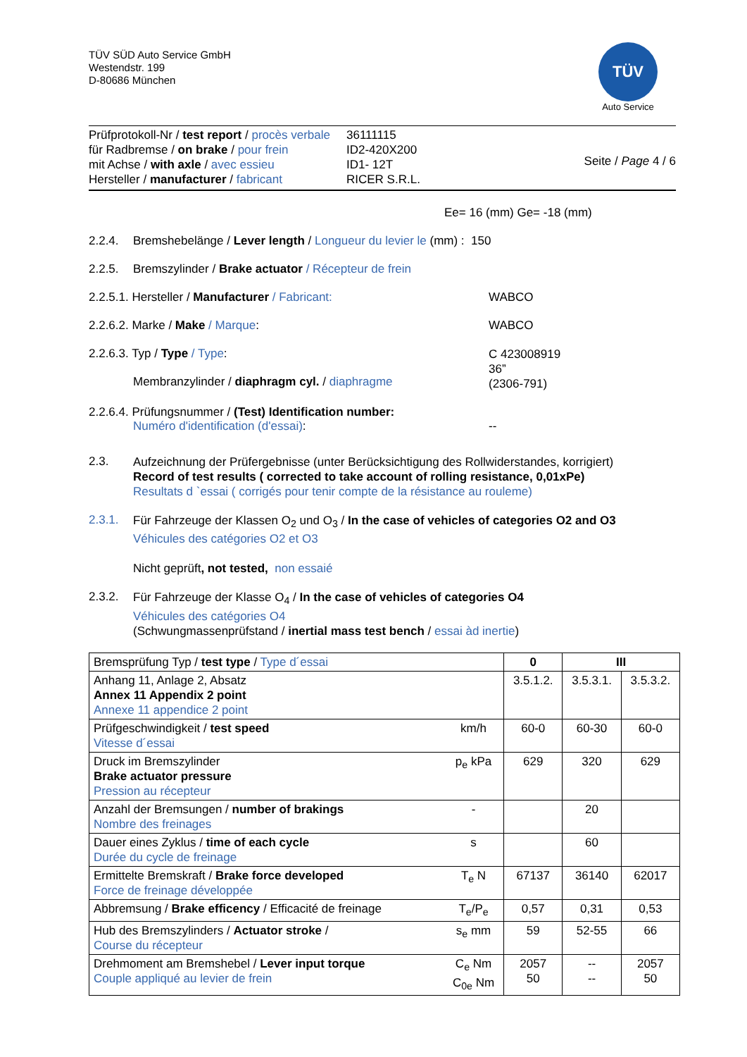TÜV SÜD Auto Service GmbH
Westendstr. 199
D-80686 München
TÜV
Auto Service
Prüfprotokoll-Nr / test report / procès verbale
für Radbremse / on brake / pour frein
mit Achse / with axle / avec essieu
Hersteller / manufacturer / fabricant
36111115
ID2-420X200
ID1- 12T
RICER S.R.L.
Seite / Page 4 / 6
Ee= 16 (mm) Ge= -18 (mm)
2.2.4. Bremshebelänge / Lever length / Longueur du levier le (mm) : 150
2.2.5. Bremszylinder / Brake actuator / Récepteur de frein
2.2.5.1. Hersteller / Manufacturer / Fabricant: WABCO
2.2.6.2. Marke / Make / Marque: WABCO
2.2.6.3. Typ / Type / Type:
Membranzylinder / diaphragm cyl. / diaphragme C 423008919
36”
(2306-791)
2.2.6.4. Prüfungsnummer / (Test) Identification number:
Numéro d'identification (d'essai):
--
2.3. Aufzeichnung der Prüfergebnisse (unter Berücksichtigung des Rollwiderstandes, korrigiert)
Record of test results ( corrected to take account of rolling resistance, 0,01xPe)
Resultats d `essai ( corrigés pour tenir compte de la résistance au rouleme)
2.3.1. Für Fahrzeuge der Klassen O<sub>2</sub> und O<sub>3</sub> / In the case of vehicles of categories O2 and O3
Véhicules des catégories O2 et O3
Nicht geprüft, not tested, non essaié
2.3.2. Für Fahrzeuge der Klasse O<sub>4</sub> / In the case of vehicles of categories O4
Véhicules des catégories O4
(Schwungmassenprüfstand / inertial mass test bench / essai àd inertie)
| Bremsprüfung Typ / test type / Type d´essai | | 0 | III | |
| Anhang 11, Anlage 2, Absatz Annex 11 Appendix 2 point Annexe 11 appendice 2 point | | 3.5.1.2. | 3.5.3.1. | 3.5.3.2. |
| Prüfgeschwindigkeit / test speed Vitesse d´essai | km/h | 60-0 | 60-30 | 60-0 |
| Druck im Bremszylinder Brake actuator pressure Pression au récepteur | p<sub>e</sub> kPa | 629 | 320 | 629 |
| Anzahl der Bremsungen / number of brakings Nombre des freinages | - | | 20 | |
| Dauer eines Zyklus / time of each cycle Durée du cycle de freinage | s | | 60 | |
| Ermittelte Bremskraft / Brake force developed Force de freinage développée | T<sub>e</sub> N | 67137 | 36140 | 62017 |
| Abbremsung / Brake efficency / Efficacité de freinage | T<sub>e</sub>/P<sub>e</sub> | 0,57 | 0,31 | 0,53 |
| Hub des Bremszylinders / Actuator stroke / Course du récepteur | s<sub>e</sub> mm | 59 | 52-55 | 66 |
| Drehmoment am Bremshebel / Lever input torque Couple appliqué au levier de frein | C<sub>e</sub> Nm C<sub>0e</sub> Nm | 2057 50 | -- -- | 2057 50 |